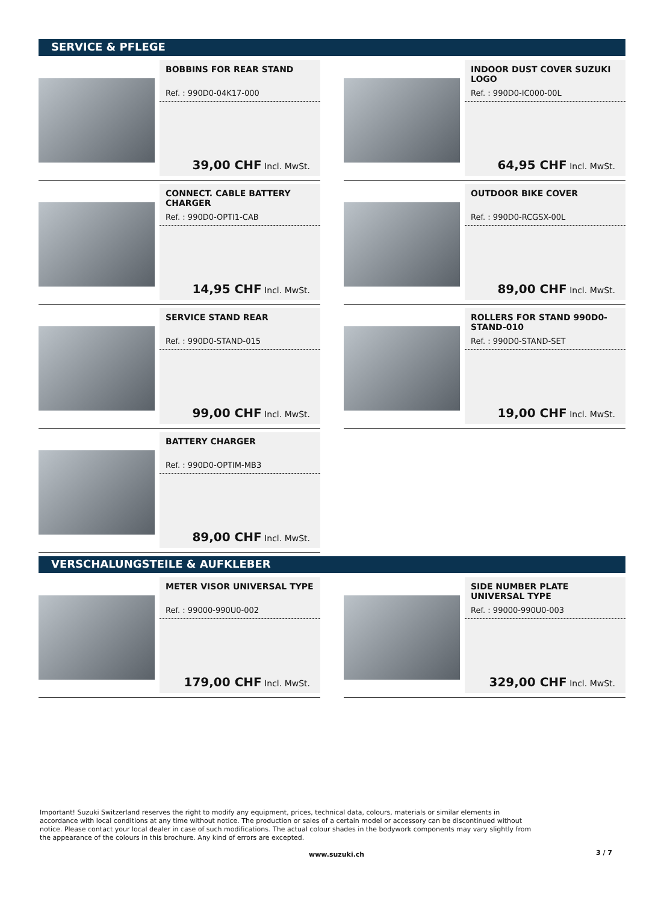SERVICE & PFLEGE
BOBBINS FOR REAR STAND
Ref. : 990D0-04K17-000
39,00 CHF Incl. MwSt.
INDOOR DUST COVER SUZUKI LOGO
Ref. : 990D0-IC000-00L
64,95 CHF Incl. MwSt.
CONNECT. CABLE BATTERY CHARGER
Ref. : 990D0-OPTI1-CAB
14,95 CHF Incl. MwSt.
OUTDOOR BIKE COVER
Ref. : 990D0-RCGSX-00L
89,00 CHF Incl. MwSt.
SERVICE STAND REAR
Ref. : 990D0-STAND-015
99,00 CHF Incl. MwSt.
ROLLERS FOR STAND 990D0-STAND-010
Ref. : 990D0-STAND-SET
19,00 CHF Incl. MwSt.
BATTERY CHARGER
Ref. : 990D0-OPTIM-MB3
89,00 CHF Incl. MwSt.
VERSCHALUNGSTEILE & AUFKLEBER
METER VISOR UNIVERSAL TYPE
Ref. : 99000-990U0-002
179,00 CHF Incl. MwSt.
SIDE NUMBER PLATE UNIVERSAL TYPE
Ref. : 99000-990U0-003
329,00 CHF Incl. MwSt.
Important! Suzuki Switzerland reserves the right to modify any equipment, prices, technical data, colours, materials or similar elements in accordance with local conditions at any time without notice. The production or sales of a certain model or accessory can be discontinued without notice. Please contact your local dealer in case of such modifications. The actual colour shades in the bodywork components may vary slightly from the appearance of the colours in this brochure. Any kind of errors are excepted.
www.suzuki.ch 3 / 7